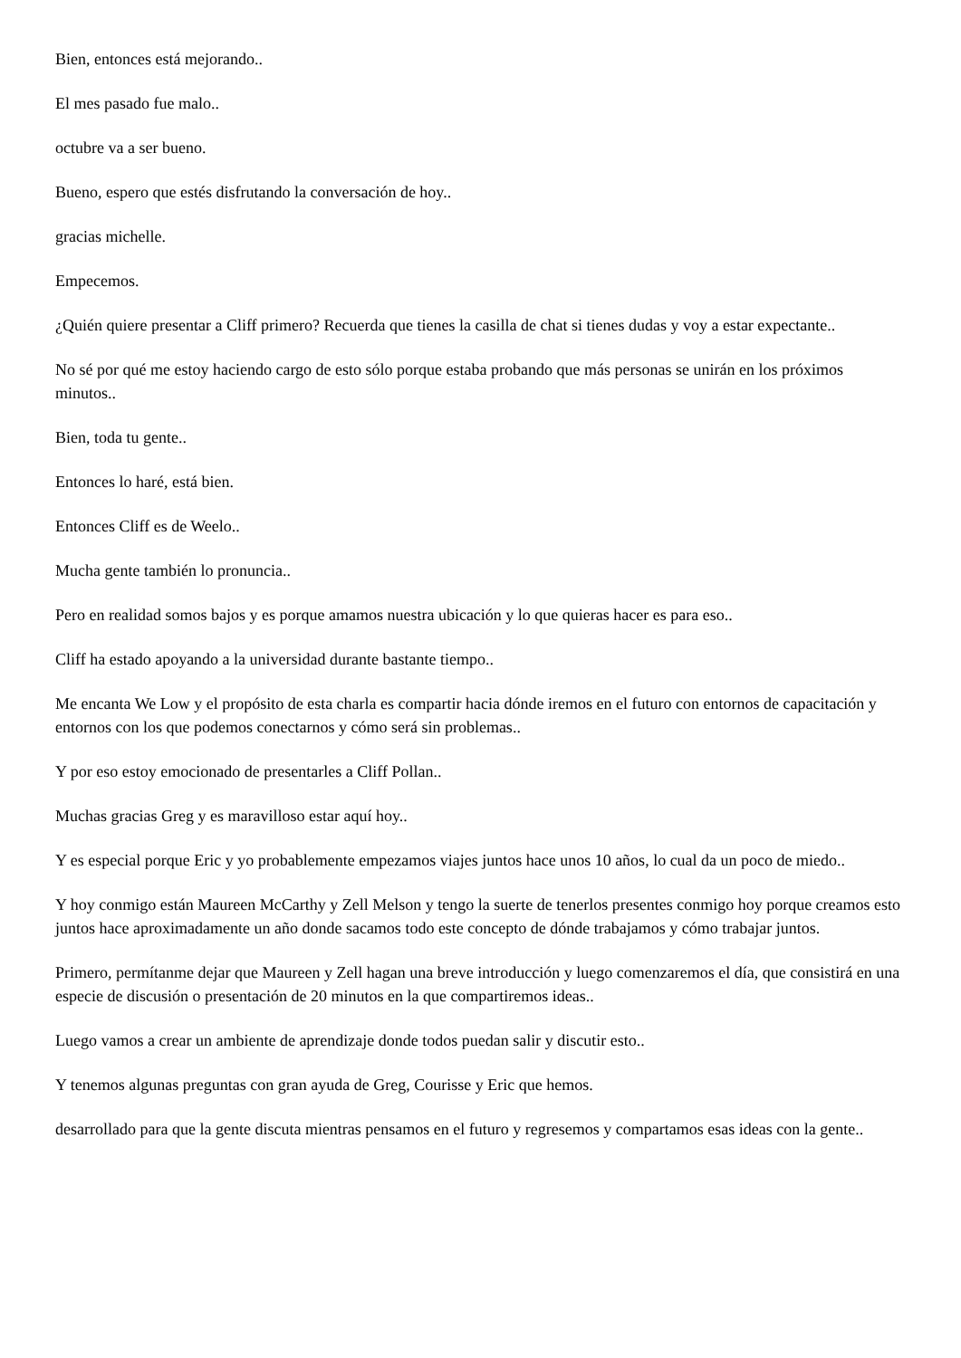Bien, entonces está mejorando..
El mes pasado fue malo..
octubre va a ser bueno.
Bueno, espero que estés disfrutando la conversación de hoy..
gracias michelle.
Empecemos.
¿Quién quiere presentar a Cliff primero? Recuerda que tienes la casilla de chat si tienes dudas y voy a estar expectante..
No sé por qué me estoy haciendo cargo de esto sólo porque estaba probando que más personas se unirán en los próximos minutos..
Bien, toda tu gente..
Entonces lo haré, está bien.
Entonces Cliff es de Weelo..
Mucha gente también lo pronuncia..
Pero en realidad somos bajos y es porque amamos nuestra ubicación y lo que quieras hacer es para eso..
Cliff ha estado apoyando a la universidad durante bastante tiempo..
Me encanta We Low y el propósito de esta charla es compartir hacia dónde iremos en el futuro con entornos de capacitación y entornos con los que podemos conectarnos y cómo será sin problemas..
Y por eso estoy emocionado de presentarles a Cliff Pollan..
Muchas gracias Greg y es maravilloso estar aquí hoy..
Y es especial porque Eric y yo probablemente empezamos viajes juntos hace unos 10 años, lo cual da un poco de miedo..
Y hoy conmigo están Maureen McCarthy y Zell Melson y tengo la suerte de tenerlos presentes conmigo hoy porque creamos esto juntos hace aproximadamente un año donde sacamos todo este concepto de dónde trabajamos y cómo trabajar juntos.
Primero, permítanme dejar que Maureen y Zell hagan una breve introducción y luego comenzaremos el día, que consistirá en una especie de discusión o presentación de 20 minutos en la que compartiremos ideas..
Luego vamos a crear un ambiente de aprendizaje donde todos puedan salir y discutir esto..
Y tenemos algunas preguntas con gran ayuda de Greg, Courisse y Eric que hemos.
desarrollado para que la gente discuta mientras pensamos en el futuro y regresemos y compartamos esas ideas con la gente..